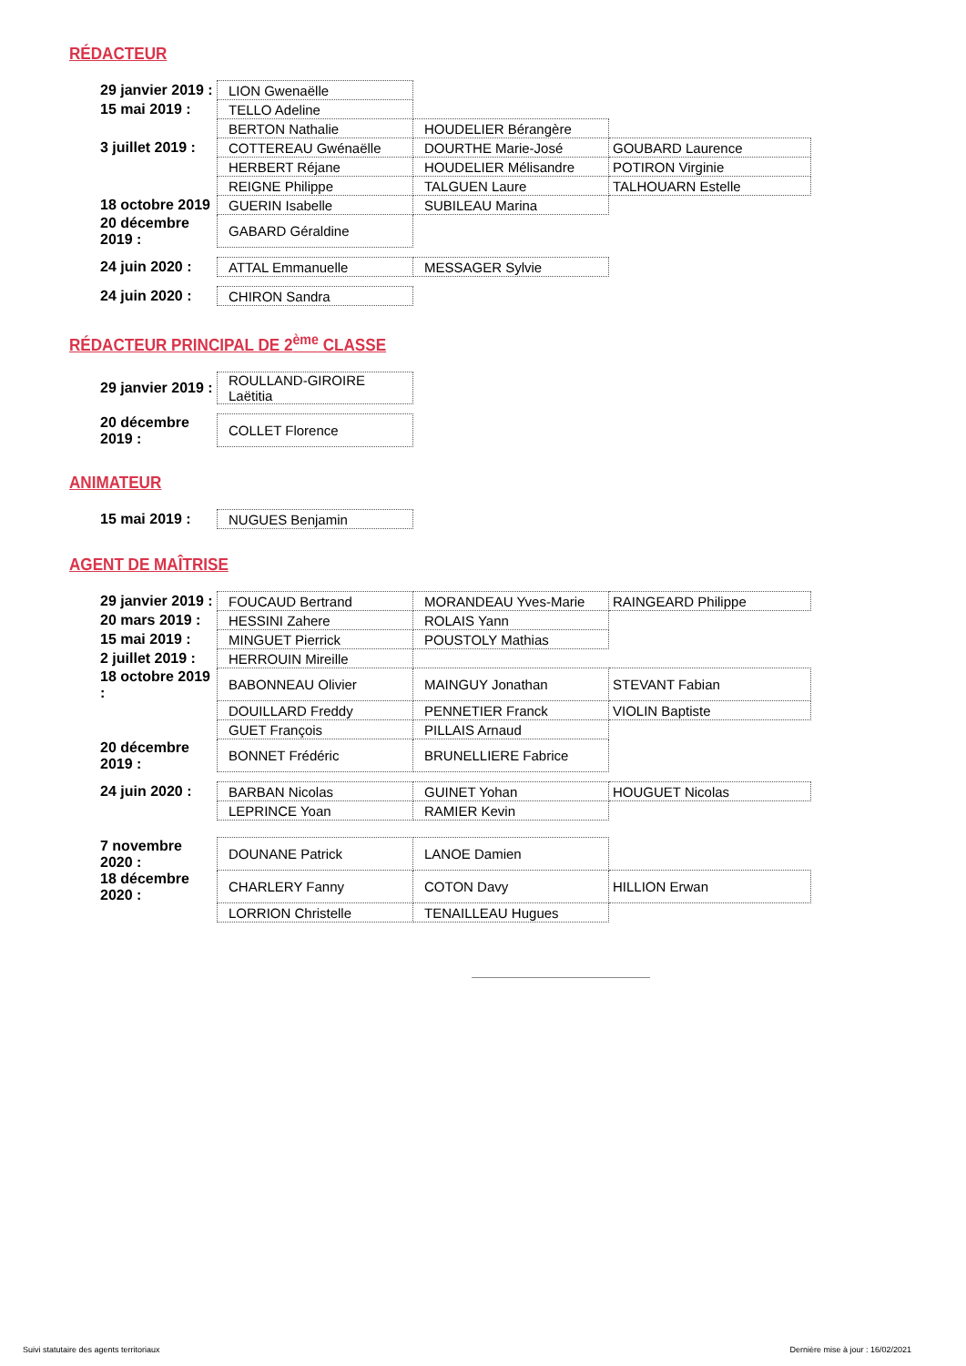RÉDACTEUR
| 29 janvier 2019 : | LION Gwenaëlle | | |
| 15 mai 2019 : | TELLO Adeline | | |
| | BERTON Nathalie | HOUDELIER Bérangère | |
| 3 juillet 2019 : | COTTEREAU Gwénaëlle | DOURTHE Marie-José | GOUBARD Laurence |
| | HERBERT Réjane | HOUDELIER Mélisandre | POTIRON Virginie |
| | REIGNE Philippe | TALGUEN Laure | TALHOUARN Estelle |
| 18 octobre 2019 | GUERIN Isabelle | SUBILEAU Marina | |
| 20 décembre 2019 : | GABARD Géraldine | | |
| 24 juin 2020 : | ATTAL Emmanuelle | MESSAGER Sylvie |
| 24 juin 2020 : | CHIRON Sandra |
RÉDACTEUR PRINCIPAL DE 2<sup>ème</sup> CLASSE
| 29 janvier 2019 : | ROULLAND-GIROIRE Laëtitia |
| 20 décembre 2019 : | COLLET Florence |
ANIMATEUR
| 15 mai 2019 : | NUGUES Benjamin |
AGENT DE MAÎTRISE
| 29 janvier 2019 : | FOUCAUD Bertrand | MORANDEAU Yves-Marie | RAINGEARD Philippe |
| 20 mars 2019 : | HESSINI Zahere | ROLAIS Yann | |
| 15 mai 2019 : | MINGUET Pierrick | POUSTOLY Mathias | |
| 2 juillet 2019 : | HERROUIN Mireille | | |
| 18 octobre 2019 : | BABONNEAU Olivier | MAINGUY Jonathan | STEVANT Fabian |
| | DOUILLARD Freddy | PENNETIER Franck | VIOLIN Baptiste |
| | GUET François | PILLAIS Arnaud | |
| 20 décembre 2019 : | BONNET Frédéric | BRUNELLIERE Fabrice | |
| 24 juin 2020 : | BARBAN Nicolas | GUINET Yohan | HOUGUET Nicolas |
| | LEPRINCE Yoan | RAMIER Kevin | |
| 7 novembre 2020 : | DOUNANE Patrick | LANOE Damien | |
| 18 décembre 2020 : | CHARLERY Fanny | COTON Davy | HILLION Erwan |
| | LORRION Christelle | TENAILLEAU Hugues | |
Suivi statutaire des agents territoriaux Dernière mise à jour : 16/02/2021